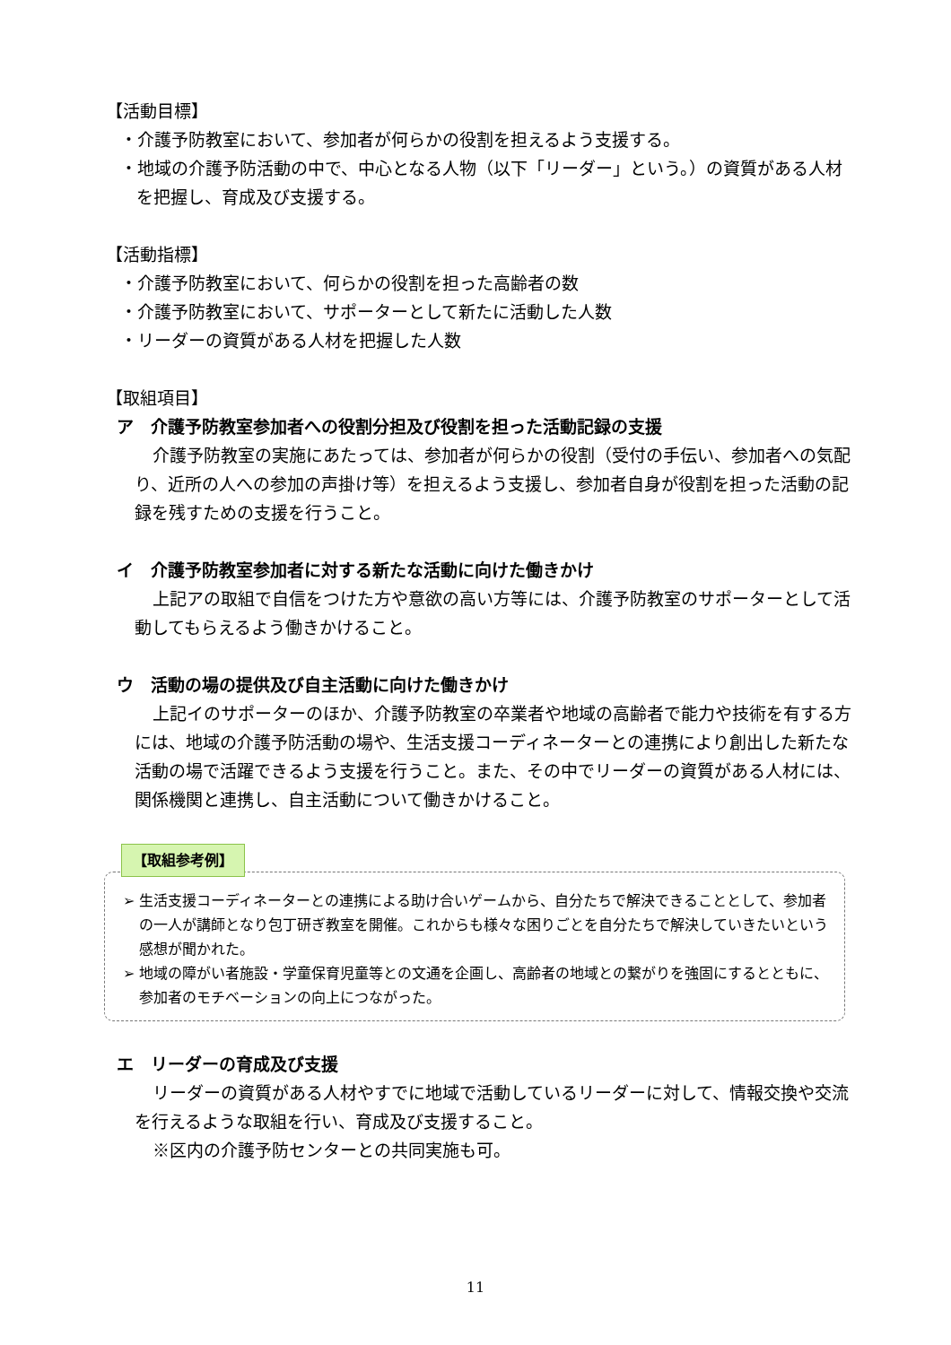【活動目標】
・介護予防教室において、参加者が何らかの役割を担えるよう支援する。
・地域の介護予防活動の中で、中心となる人物（以下「リーダー」という。）の資質がある人材を把握し、育成及び支援する。
【活動指標】
・介護予防教室において、何らかの役割を担った高齢者の数
・介護予防教室において、サポーターとして新たに活動した人数
・リーダーの資質がある人材を把握した人数
【取組項目】
ア　介護予防教室参加者への役割分担及び役割を担った活動記録の支援
介護予防教室の実施にあたっては、参加者が何らかの役割（受付の手伝い、参加者への気配り、近所の人への参加の声掛け等）を担えるよう支援し、参加者自身が役割を担った活動の記録を残すための支援を行うこと。
イ　介護予防教室参加者に対する新たな活動に向けた働きかけ
上記アの取組で自信をつけた方や意欲の高い方等には、介護予防教室のサポーターとして活動してもらえるよう働きかけること。
ウ　活動の場の提供及び自主活動に向けた働きかけ
上記イのサポーターのほか、介護予防教室の卒業者や地域の高齢者で能力や技術を有する方には、地域の介護予防活動の場や、生活支援コーディネーターとの連携により創出した新たな活動の場で活躍できるよう支援を行うこと。また、その中でリーダーの資質がある人材には、関係機関と連携し、自主活動について働きかけること。
【取組参考例】
➢ 生活支援コーディネーターとの連携による助け合いゲームから、自分たちで解決できることとして、参加者の一人が講師となり包丁研ぎ教室を開催。これからも様々な困りごとを自分たちで解決していきたいという感想が聞かれた。
➢ 地域の障がい者施設・学童保育児童等との文通を企画し、高齢者の地域との繋がりを強固にするとともに、参加者のモチベーションの向上につながった。
エ　リーダーの育成及び支援
リーダーの資質がある人材やすでに地域で活動しているリーダーに対して、情報交換や交流を行えるような取組を行い、育成及び支援すること。
※区内の介護予防センターとの共同実施も可。
11